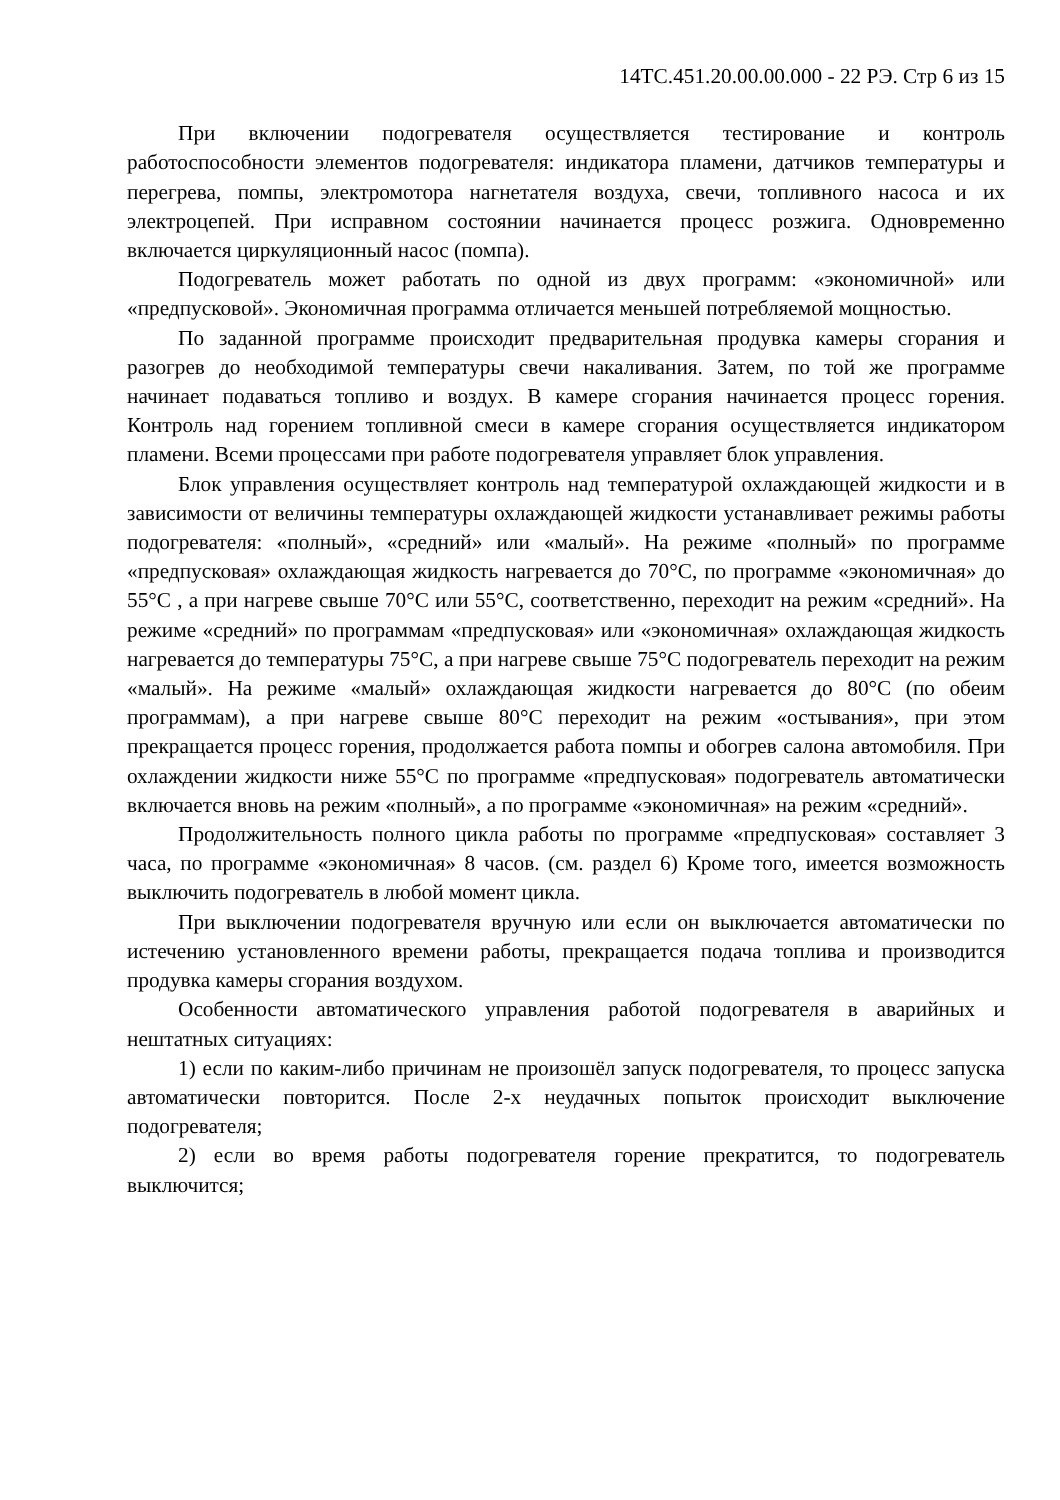14ТС.451.20.00.00.000 - 22 РЭ. Стр 6 из 15
При включении подогревателя осуществляется тестирование и контроль работоспособности элементов подогревателя: индикатора пламени, датчиков температуры и перегрева, помпы, электромотора нагнетателя воздуха, свечи, топливного насоса и их электроцепей. При исправном состоянии начинается процесс розжига. Одновременно включается циркуляционный насос (помпа).
Подогреватель может работать по одной из двух программ: «экономичной» или «предпусковой». Экономичная программа отличается меньшей потребляемой мощностью.
По заданной программе происходит предварительная продувка камеры сгорания и разогрев до необходимой температуры свечи накаливания. Затем, по той же программе начинает подаваться топливо и воздух. В камере сгорания начинается процесс горения. Контроль над горением топливной смеси в камере сгорания осуществляется индикатором пламени. Всеми процессами при работе подогревателя управляет блок управления.
Блок управления осуществляет контроль над температурой охлаждающей жидкости и в зависимости от величины температуры охлаждающей жидкости устанавливает режимы работы подогревателя: «полный», «средний» или «малый». На режиме «полный» по программе «предпусковая» охлаждающая жидкость нагревается до 70°С, по программе «экономичная» до 55°С , а при нагреве свыше 70°С или 55°С, соответственно, переходит на режим «средний». На режиме «средний» по программам «предпусковая» или «экономичная» охлаждающая жидкость нагревается до температуры 75°С, а при нагреве свыше 75°С подогреватель переходит на режим «малый». На режиме «малый» охлаждающая жидкости нагревается до 80°С (по обеим программам), а при нагреве свыше 80°С переходит на режим «остывания», при этом прекращается процесс горения, продолжается работа помпы и обогрев салона автомобиля. При охлаждении жидкости ниже 55°С по программе «предпусковая» подогреватель автоматически включается вновь на режим «полный», а по программе «экономичная» на режим «средний».
Продолжительность полного цикла работы по программе «предпусковая» составляет 3 часа, по программе «экономичная» 8 часов. (см. раздел 6) Кроме того, имеется возможность выключить подогреватель в любой момент цикла.
При выключении подогревателя вручную или если он выключается автоматически по истечению установленного времени работы, прекращается подача топлива и производится продувка камеры сгорания воздухом.
Особенности автоматического управления работой подогревателя в аварийных и нештатных ситуациях:
1) если по каким-либо причинам не произошёл запуск подогревателя, то процесс запуска автоматически повторится. После 2-х неудачных попыток происходит выключение подогревателя;
2) если во время работы подогревателя горение прекратится, то подогреватель выключится;